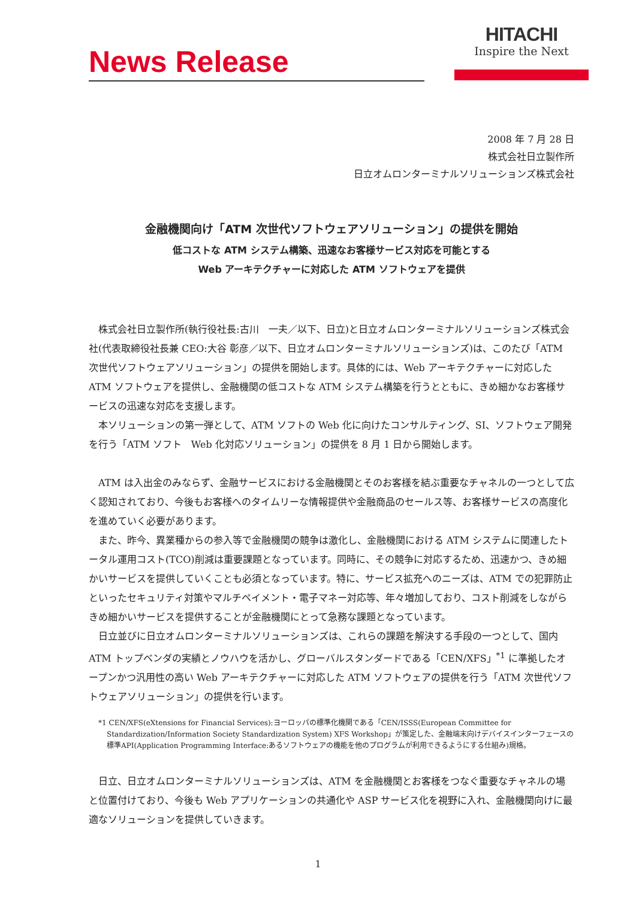News Release
HITACHI
Inspire the Next
2008 年 7 月 28 日
株式会社日立製作所
日立オムロンターミナルソリューションズ株式会社
金融機関向け「ATM 次世代ソフトウェアソリューション」の提供を開始
低コストな ATM システム構築、迅速なお客様サービス対応を可能とする
Web アーキテクチャーに対応した ATM ソフトウェアを提供
株式会社日立製作所(執行役社長:古川　一夫／以下、日立)と日立オムロンターミナルソリューションズ株式会社(代表取締役社長兼 CEO:大谷 彰彦／以下、日立オムロンターミナルソリューションズ)は、このたび「ATM 次世代ソフトウェアソリューション」の提供を開始します。具体的には、Web アーキテクチャーに対応した ATM ソフトウェアを提供し、金融機関の低コストな ATM システム構築を行うとともに、きめ細かなお客様サービスの迅速な対応を支援します。
本ソリューションの第一弾として、ATM ソフトの Web 化に向けたコンサルティング、SI、ソフトウェア開発を行う「ATM ソフト　Web 化対応ソリューション」の提供を 8 月 1 日から開始します。
ATM は入出金のみならず、金融サービスにおける金融機関とそのお客様を結ぶ重要なチャネルの一つとして広く認知されており、今後もお客様へのタイムリーな情報提供や金融商品のセールス等、お客様サービスの高度化を進めていく必要があります。
また、昨今、異業種からの参入等で金融機関の競争は激化し、金融機関における ATM システムに関連したトータル運用コスト(TCO)削減は重要課題となっています。同時に、その競争に対応するため、迅速かつ、きめ細かいサービスを提供していくことも必須となっています。特に、サービス拡充へのニーズは、ATM での犯罪防止といったセキュリティ対策やマルチペイメント・電子マネー対応等、年々増加しており、コスト削減をしながらきめ細かいサービスを提供することが金融機関にとって急務な課題となっています。
日立並びに日立オムロンターミナルソリューションズは、これらの課題を解決する手段の一つとして、国内 ATM トップベンダの実績とノウハウを活かし、グローバルスタンダードである「CEN/XFS」<sup>*1</sup> に準拠したオープンかつ汎用性の高い Web アーキテクチャーに対応した ATM ソフトウェアの提供を行う「ATM 次世代ソフトウェアソリューション」の提供を行います。
*1 CEN/XFS(eXtensions for Financial Services):ヨーロッパの標準化機関である「CEN/ISSS(European Committee for Standardization/Information Society Standardization System) XFS Workshop」が策定した、金融端末向けデバイスインターフェースの標準API(Application Programming Interface:あるソフトウェアの機能を他のプログラムが利用できるようにする仕組み)規格。
日立、日立オムロンターミナルソリューションズは、ATM を金融機関とお客様をつなぐ重要なチャネルの場と位置付けており、今後も Web アプリケーションの共通化や ASP サービス化を視野に入れ、金融機関向けに最適なソリューションを提供していきます。
1